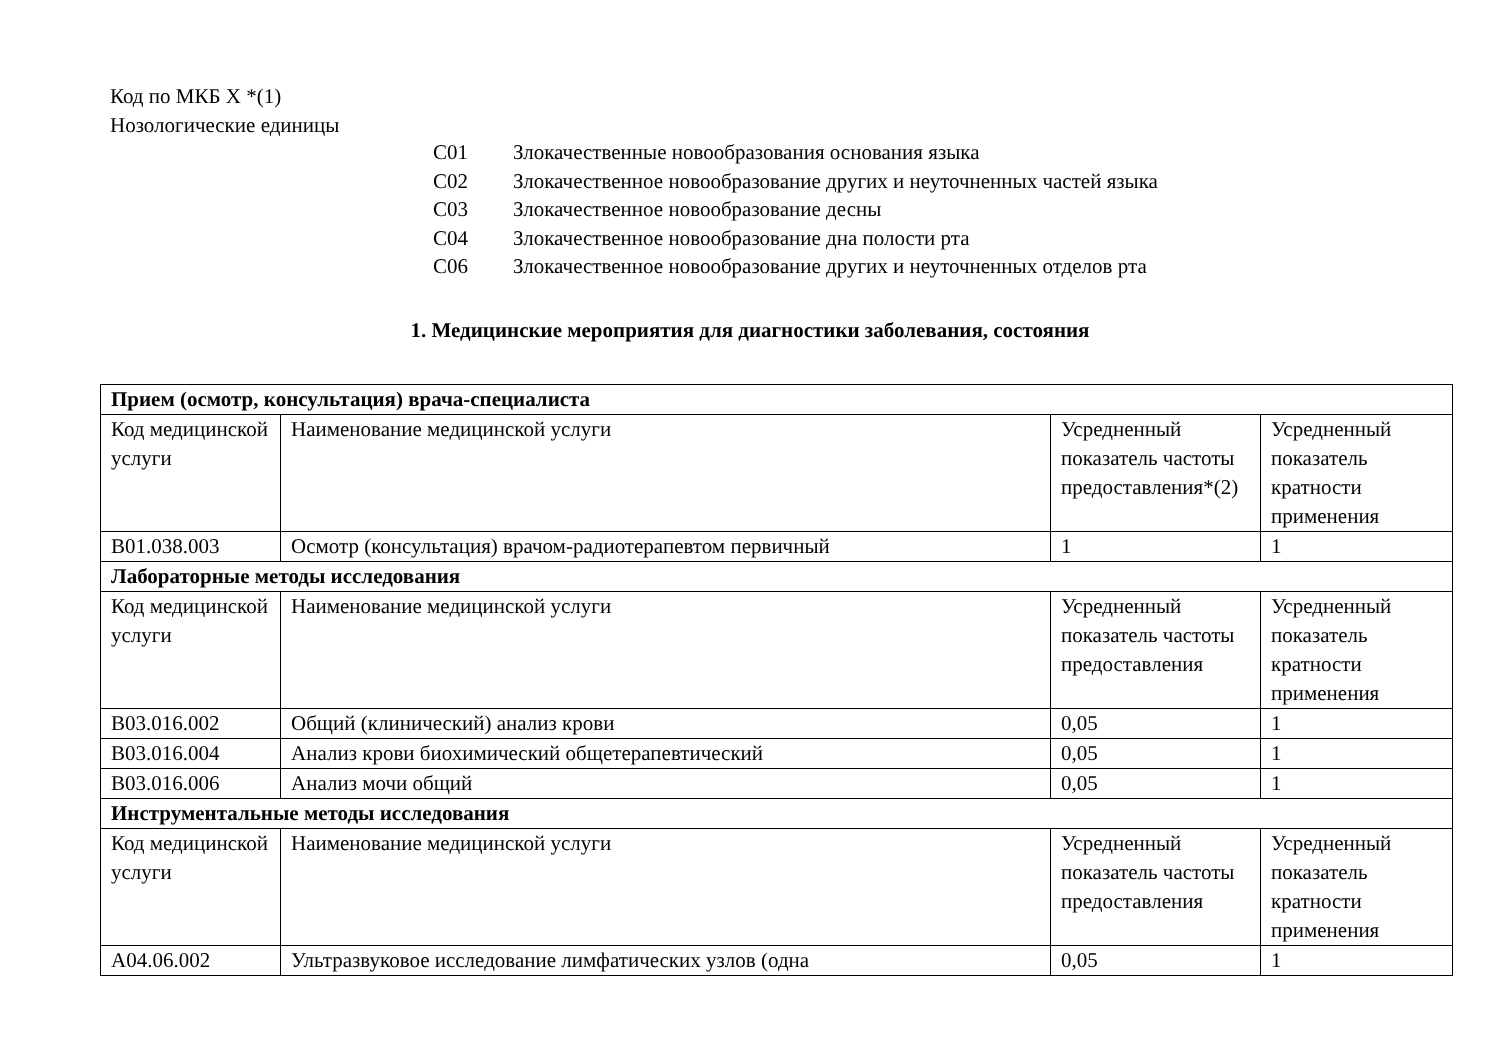Код по МКБ X *(1)
Нозологические единицы
C01 Злокачественные новообразования основания языка
C02 Злокачественное новообразование других и неуточненных частей языка
C03 Злокачественное новообразование десны
C04 Злокачественное новообразование дна полости рта
C06 Злокачественное новообразование других и неуточненных отделов рта
1. Медицинские мероприятия для диагностики заболевания, состояния
| Прием (осмотр, консультация) врача-специалиста | | | |
| Код медицинской услуги | Наименование медицинской услуги | Усредненный показатель частоты предоставления*(2) | Усредненный показатель кратности применения |
| B01.038.003 | Осмотр (консультация) врачом-радиотерапевтом первичный | 1 | 1 |
| Лабораторные методы исследования | | | |
| Код медицинской услуги | Наименование медицинской услуги | Усредненный показатель частоты предоставления | Усредненный показатель кратности применения |
| B03.016.002 | Общий (клинический) анализ крови | 0,05 | 1 |
| B03.016.004 | Анализ крови биохимический общетерапевтический | 0,05 | 1 |
| B03.016.006 | Анализ мочи общий | 0,05 | 1 |
| Инструментальные методы исследования | | | |
| Код медицинской услуги | Наименование медицинской услуги | Усредненный показатель частоты предоставления | Усредненный показатель кратности применения |
| A04.06.002 | Ультразвуковое исследование лимфатических узлов (одна | 0,05 | 1 |